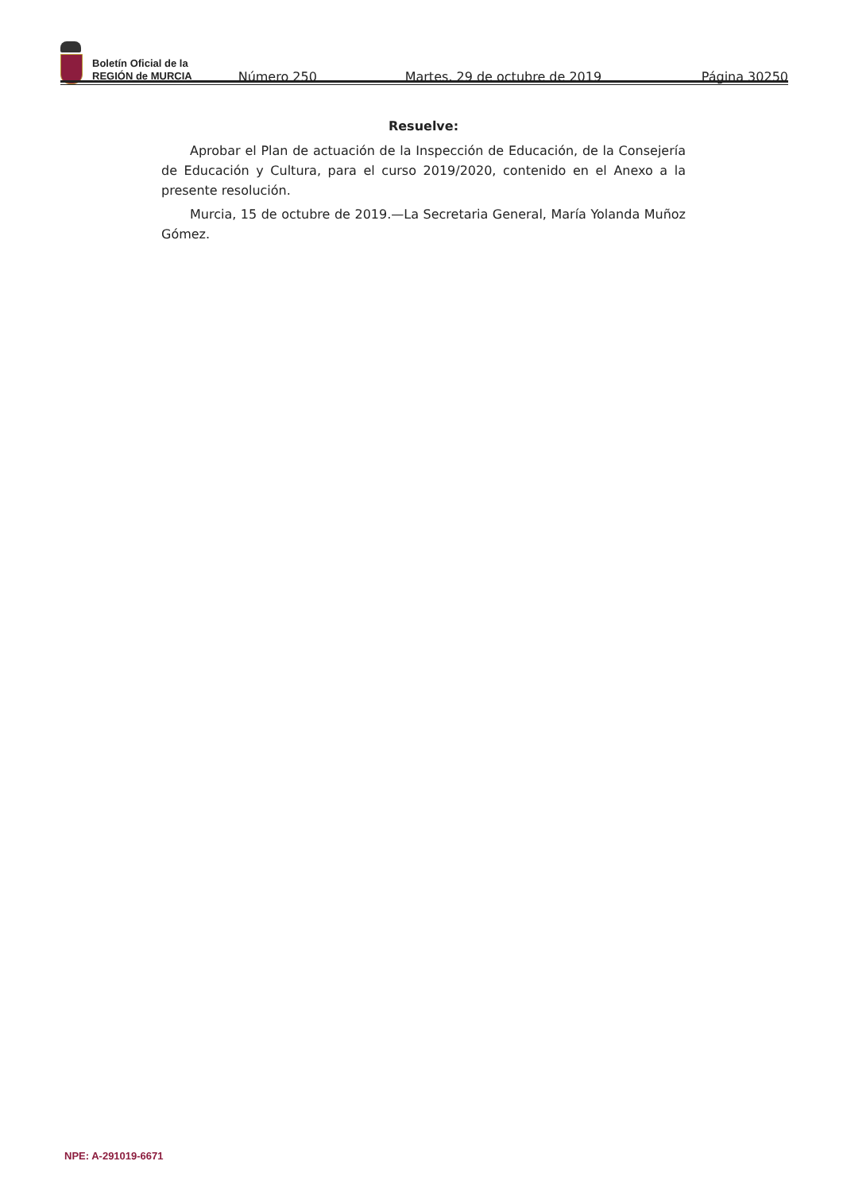Boletín Oficial de la
REGIÓN de MURCIA
Número 250
Martes, 29 de octubre de 2019
Página 30250
Resuelve:
Aprobar el Plan de actuación de la Inspección de Educación, de la Consejería de Educación y Cultura, para el curso 2019/2020, contenido en el Anexo a la presente resolución.
Murcia, 15 de octubre de 2019.—La Secretaria General, María Yolanda Muñoz Gómez.
NPE: A-291019-6671